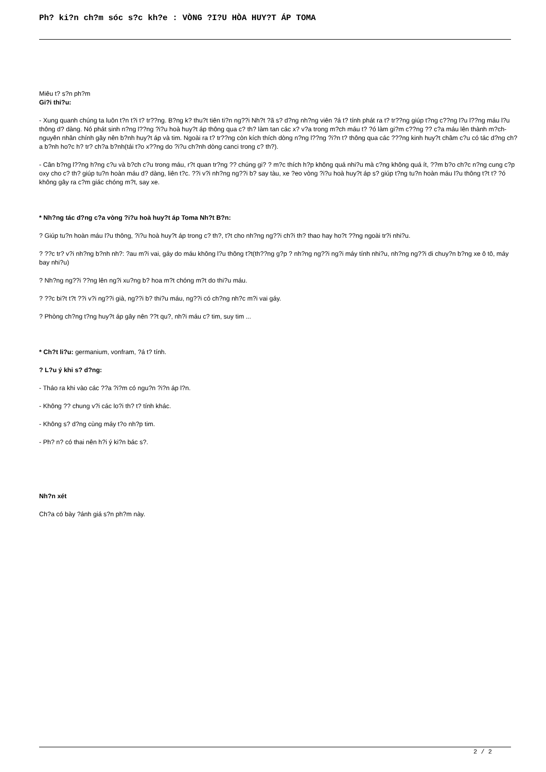Ph? ki?n ch?m sóc s?c kh?e : VÒNG ?I?U HÒA HUY?T ÁP TOMA
Miêu t? s?n ph?m
Gi?i thi?u:
- Xung quanh chúng ta luôn t?n t?i t? tr??ng. B?ng k? thu?t tiên ti?n ng??i Nh?t ?ã s? d?ng nh?ng viên ?á t? tính phát ra t? tr??ng giúp t?ng c??ng l?u l??ng máu l?u thông d? dàng. Nó phát sinh n?ng l??ng ?i?u hoà huy?t áp thông qua c? th? làm tan các x? v?a trong m?ch máu t? ?ó làm gi?m c??ng ?? c?a máu lên thành m?ch-nguyên nhân chính gây nên b?nh huy?t áp và tim. Ngoài ra t? tr??ng còn kích thích dòng n?ng l??ng ?i?n t? thông qua các ???ng kinh huy?t châm c?u có tác d?ng ch?a b?nh ho?c h? tr? ch?a b?nh(tái t?o x??ng do ?i?u ch?nh dòng canci trong c? th?).
- Cân b?ng l??ng h?ng c?u và b?ch c?u trong máu, r?t quan tr?ng ?? chúng gi? ? m?c thích h?p không quá nhi?u mà c?ng không quá ít, ??m b?o ch?c n?ng cung c?p oxy cho c? th? giúp tu?n hoàn máu d? dàng, liên t?c. ??i v?i nh?ng ng??i b? say tàu, xe ?eo vòng ?i?u hoà huy?t áp s? giúp t?ng tu?n hoàn máu l?u thông t?t t? ?ó không gây ra c?m giác chóng m?t, say xe.
* Nh?ng tác d?ng c?a vòng ?i?u hoà huy?t áp Toma Nh?t B?n:
? Giúp tu?n hoàn máu l?u thông, ?i?u hoà huy?t áp trong c? th?, t?t cho nh?ng ng??i ch?i th? thao hay ho?t ??ng ngoài tr?i nhi?u.
? ??c tr? v?i nh?ng b?nh nh?: ?au m?i vai, gáy do máu không l?u thông t?t(th??ng g?p ? nh?ng ng??i ng?i máy tính nhi?u, nh?ng ng??i di chuy?n b?ng xe ô tô, máy bay nhi?u)
? Nh?ng ng??i ??ng lên ng?i xu?ng b? hoa m?t chóng m?t do thi?u máu.
? ??c bi?t t?t ??i v?i ng??i già, ng??i b? thi?u máu, ng??i có ch?ng nh?c m?i vai gáy.
? Phòng ch?ng t?ng huy?t áp gây nên ??t qu?, nh?i máu c? tim, suy tim ...
* Ch?t li?u: germanium, vonfram, ?á t? tính.
? L?u ý khi s? d?ng:
- Tháo ra khi vào các ??a ?i?m có ngu?n ?i?n áp l?n.
- Không ?? chung v?i các lo?i th? t? tính khác.
- Không s? d?ng cùng máy t?o nh?p tim.
- Ph? n? có thai nên h?i ý ki?n bác s?.
Nh?n xét
Ch?a có bày ?ánh giá s?n ph?m này.
2 / 2